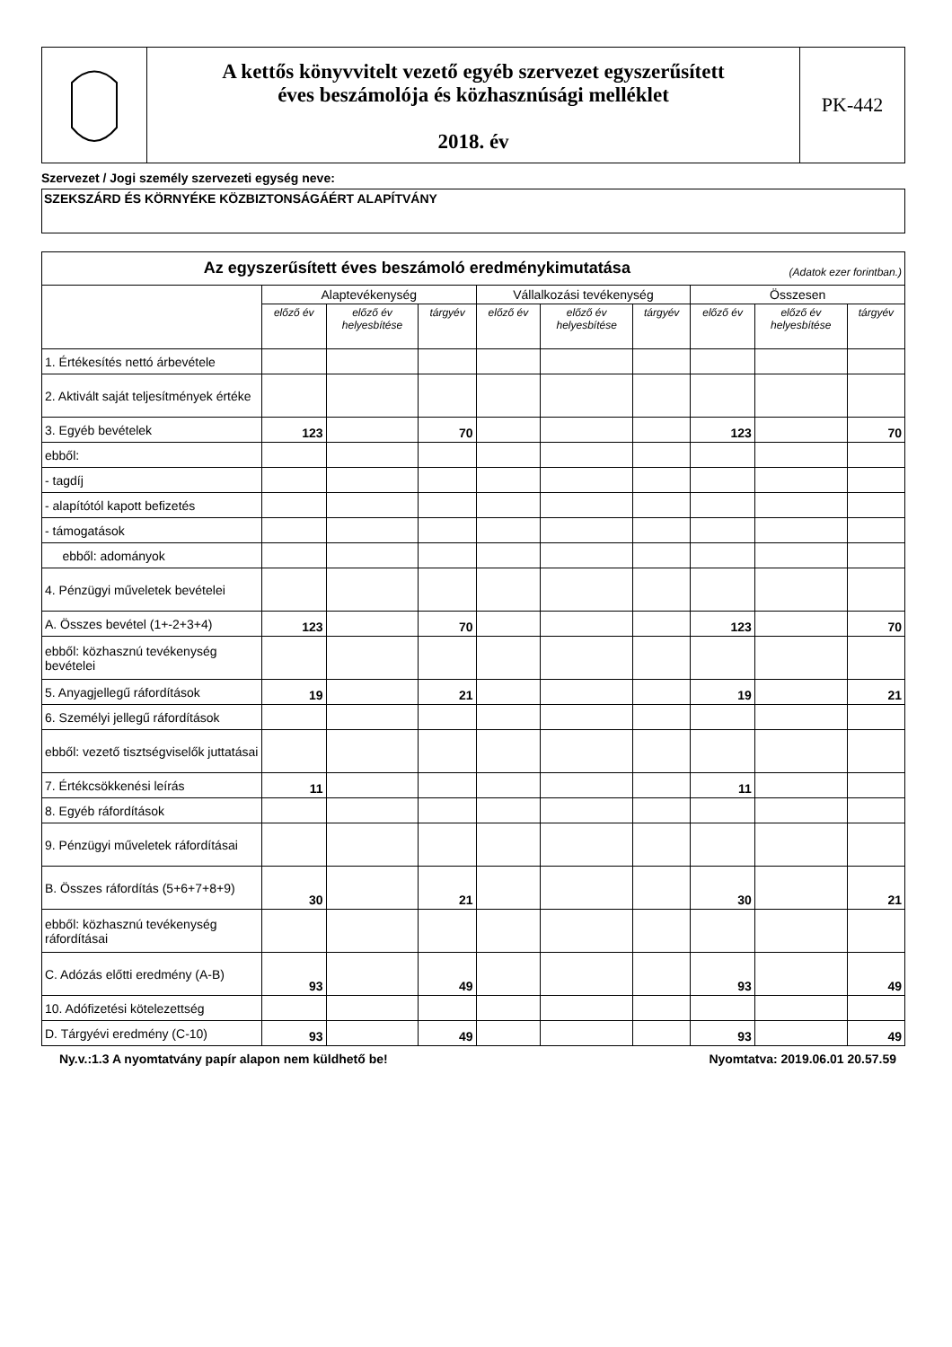A kettős könyvvitelt vezető egyéb szervezet egyszerűsített
éves beszámolója és közhasznúsági melléklet
2018. év
PK-442
Szervezet / Jogi személy szervezeti egység neve:
SZEKSZÁRD ÉS KÖRNYÉKE KÖZBIZTONSÁGÁÉRT ALAPÍTVÁNY
| Az egyszerűsített éves beszámoló eredménykimutatása (Adatok ezer forintban.) | | | | | | | | | |
| --- | --- | --- | --- | --- | --- | --- | --- | --- | --- |
| | Alaptevékenység | | | Vállalkozási tevékenység | | | Összesen | | |
| | előző év | előző év helyesbítése | tárgyév | előző év | előző év helyesbítése | tárgyév | előző év | előző év helyesbítése | tárgyév |
| 1. Értékesítés nettó árbevétele | | | | | | | | | |
| 2. Aktivált saját teljesítmények értéke | | | | | | | | | |
| 3. Egyéb bevételek | 123 | | 70 | | | | 123 | | 70 |
| ebből: | | | | | | | | | |
| - tagdíj | | | | | | | | | |
| - alapítótól kapott befizetés | | | | | | | | | |
| - támogatások | | | | | | | | | |
| ebből: adományok | | | | | | | | | |
| 4. Pénzügyi műveletek bevételei | | | | | | | | | |
| A. Összes bevétel (1+-2+3+4) | 123 | | 70 | | | | 123 | | 70 |
| ebből: közhasznú tevékenység bevételei | | | | | | | | | |
| 5. Anyagjellegű ráfordítások | 19 | | 21 | | | | 19 | | 21 |
| 6. Személyi jellegű ráfordítások | | | | | | | | | |
| ebből: vezető tisztségviselők juttatásai | | | | | | | | | |
| 7. Értékcsökkenési leírás | 11 | | | | | | 11 | | |
| 8. Egyéb ráfordítások | | | | | | | | | |
| 9. Pénzügyi műveletek ráfordításai | | | | | | | | | |
| B. Összes ráfordítás (5+6+7+8+9) | 30 | | 21 | | | | 30 | | 21 |
| ebből: közhasznú tevékenység ráfordításai | | | | | | | | | |
| C. Adózás előtti eredmény (A-B) | 93 | | 49 | | | | 93 | | 49 |
| 10. Adófizetési kötelezettség | | | | | | | | | |
| D. Tárgyévi eredmény (C-10) | 93 | | 49 | | | | 93 | | 49 |
Ny.v.:1.3 A nyomtatvány papír alapon nem küldhető be! Nyomtatva: 2019.06.01 20.57.59